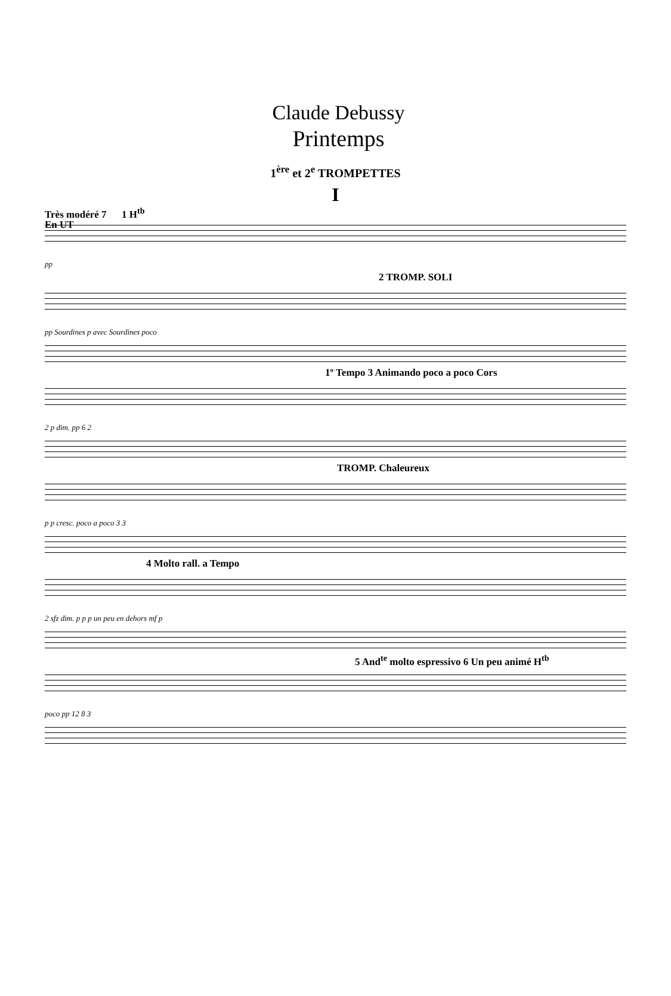Claude Debussy
Printemps
1<sup>ère</sup> et 2<sup>e</sup> TROMPETTES
I
Très modéré 7 1 H<sup>tb</sup>
En UT
pp
2 TROMP. SOLI
pp Sourdines p avec Sourdines poco
1º Tempo 3 Animando poco a poco Cors
2 p dim. pp 6 2
TROMP. Chaleureux
p p cresc. poco a poco 3 3
4 Molto rall. a Tempo
2 sfz dim. p p p un peu en dehors mf p
5 And<sup>te</sup> molto espressivo 6 Un peu animé H<sup>tb</sup>
poco pp 12 8 3